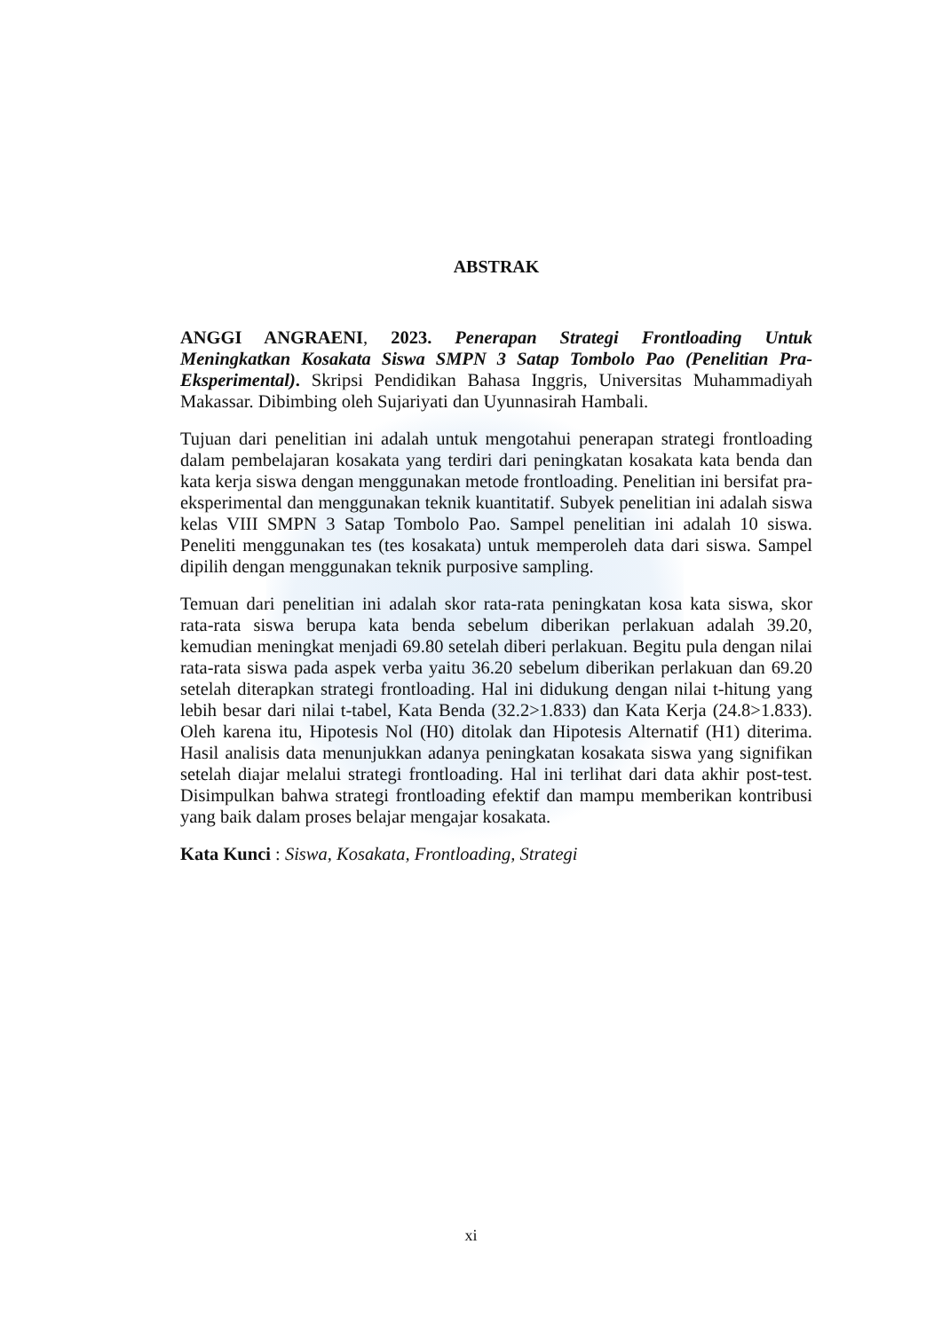ABSTRAK
ANGGI ANGRAENI, 2023. Penerapan Strategi Frontloading Untuk Meningkatkan Kosakata Siswa SMPN 3 Satap Tombolo Pao (Penelitian Pra-Eksperimental). Skripsi Pendidikan Bahasa Inggris, Universitas Muhammadiyah Makassar. Dibimbing oleh Sujariyati dan Uyunnasirah Hambali.
Tujuan dari penelitian ini adalah untuk mengotahui penerapan strategi frontloading dalam pembelajaran kosakata yang terdiri dari peningkatan kosakata kata benda dan kata kerja siswa dengan menggunakan metode frontloading. Penelitian ini bersifat pra-eksperimental dan menggunakan teknik kuantitatif. Subyek penelitian ini adalah siswa kelas VIII SMPN 3 Satap Tombolo Pao. Sampel penelitian ini adalah 10 siswa. Peneliti menggunakan tes (tes kosakata) untuk memperoleh data dari siswa. Sampel dipilih dengan menggunakan teknik purposive sampling.
Temuan dari penelitian ini adalah skor rata-rata peningkatan kosa kata siswa, skor rata-rata siswa berupa kata benda sebelum diberikan perlakuan adalah 39.20, kemudian meningkat menjadi 69.80 setelah diberi perlakuan. Begitu pula dengan nilai rata-rata siswa pada aspek verba yaitu 36.20 sebelum diberikan perlakuan dan 69.20 setelah diterapkan strategi frontloading. Hal ini didukung dengan nilai t-hitung yang lebih besar dari nilai t-tabel, Kata Benda (32.2>1.833) dan Kata Kerja (24.8>1.833). Oleh karena itu, Hipotesis Nol (H0) ditolak dan Hipotesis Alternatif (H1) diterima. Hasil analisis data menunjukkan adanya peningkatan kosakata siswa yang signifikan setelah diajar melalui strategi frontloading. Hal ini terlihat dari data akhir post-test. Disimpulkan bahwa strategi frontloading efektif dan mampu memberikan kontribusi yang baik dalam proses belajar mengajar kosakata.
Kata Kunci : Siswa, Kosakata, Frontloading, Strategi
xi